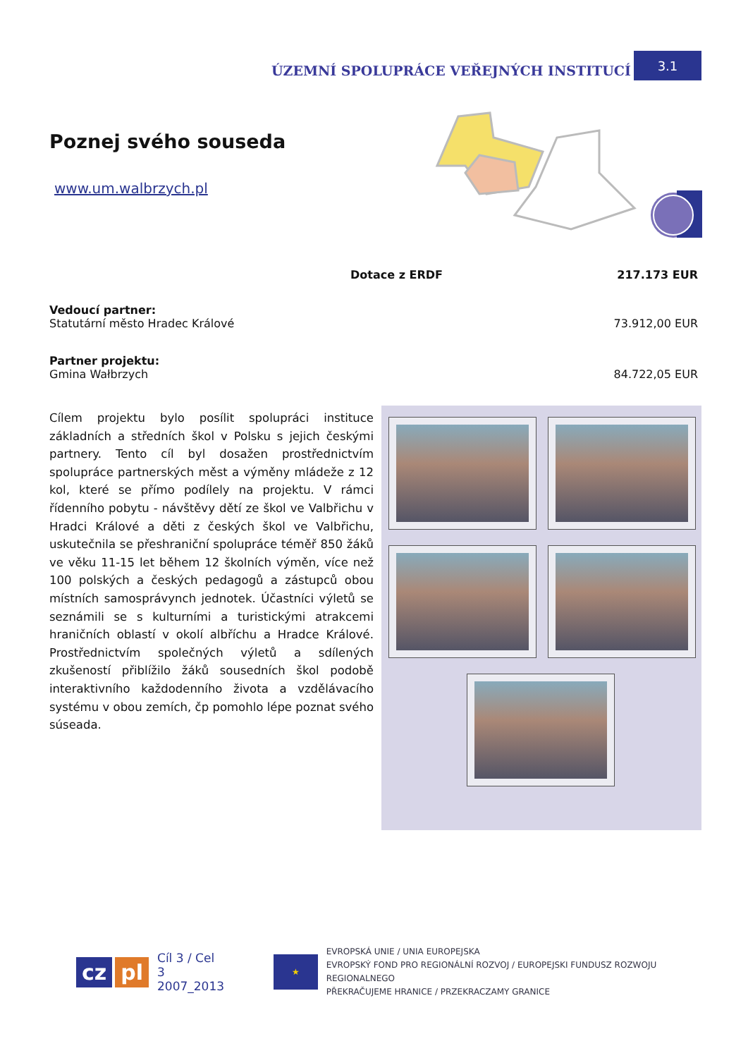ÚZEMNÍ SPOLUPRÁCE VEŘEJNÝCH INSTITUCÍ 3.1
Poznej svého souseda
www.um.walbrzych.pl
Dotace z ERDF 217.173 EUR
Vedoucí partner:
Statutární město Hradec Králové 73.912,00 EUR
Partner projektu:
Gmina Wałbrzych 84.722,05 EUR
Cílem projektu bylo posílit spolupráci instituce základních a středních škol v Polsku s jejich českými partnery. Tento cíl byl dosažen prostřednictvím spolupráce partnerských měst a výměny mládeže z 12 kol, které se přímo podílely na projektu. V rámci řídenního pobytu - návštěvy dětí ze škol ve Valbřichu v Hradci Králové a děti z českých škol ve Valbřichu, uskutečnila se přeshraniční spolupráce téměř 850 žáků ve věku 11-15 let během 12 školních výměn, více než 100 polských a českých pedagogů a zástupců obou místních samosprávynch jednotek. Účastníci výletů se seznámili se s kulturními a turistickými atrakcemi hraničních oblastí v okolí albříchu a Hradce Králové. Prostřednictvím společných výletů a sdílených zkušeností přiblížilo žáků sousedních škol podobě interaktivního každodenního života a vzdělávacího systému v obou zemích, čp pomohlo lépe poznat svého súseada.
cz pl Cíl 3 / Cel 3
2007_2013 ★ EVROPSKÁ UNIE / UNIA EUROPEJSKA
EVROPSKÝ FOND PRO REGIONÁLNÍ ROZVOJ / EUROPEJSKI FUNDUSZ ROZWOJU REGIONALNEGO
PŘEKRAČUJEME HRANICE / PRZEKRACZAMY GRANICE